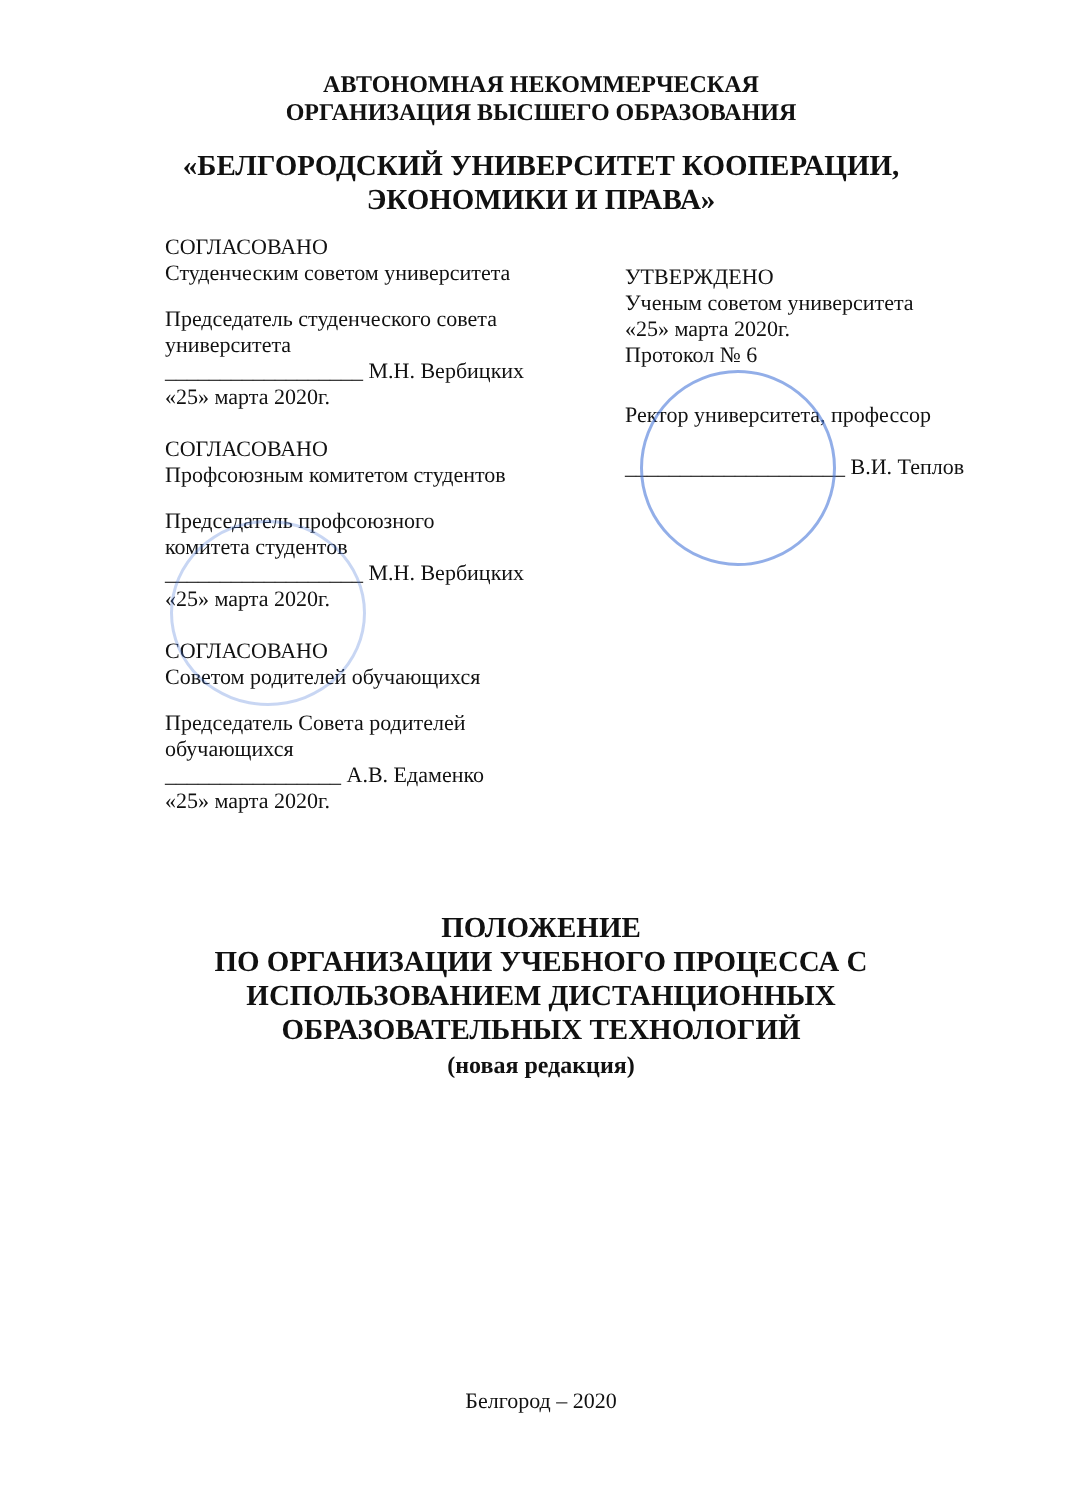АВТОНОМНАЯ НЕКОММЕРЧЕСКАЯ
ОРГАНИЗАЦИЯ ВЫСШЕГО ОБРАЗОВАНИЯ
«БЕЛГОРОДСКИЙ УНИВЕРСИТЕТ КООПЕРАЦИИ,
ЭКОНОМИКИ И ПРАВА»
СОГЛАСОВАНО
Студенческим советом университета
Председатель студенческого совета университета
__________________ М.Н. Вербицких
«25» марта 2020г.
СОГЛАСОВАНО
Профсоюзным комитетом студентов
Председатель профсоюзного
комитета студентов
__________________ М.Н. Вербицких
«25» марта 2020г.
СОГЛАСОВАНО
Советом родителей обучающихся
Председатель Совета родителей
обучающихся
________________ А.В. Едаменко
«25» марта 2020г.
УТВЕРЖДЕНО
Ученым советом университета
«25» марта 2020г.
Протокол № 6
Ректор университета, профессор
____________________ В.И. Теплов
ПОЛОЖЕНИЕ
ПО ОРГАНИЗАЦИИ УЧЕБНОГО ПРОЦЕССА С
ИСПОЛЬЗОВАНИЕМ ДИСТАНЦИОННЫХ
ОБРАЗОВАТЕЛЬНЫХ ТЕХНОЛОГИЙ
(новая редакция)
Белгород – 2020